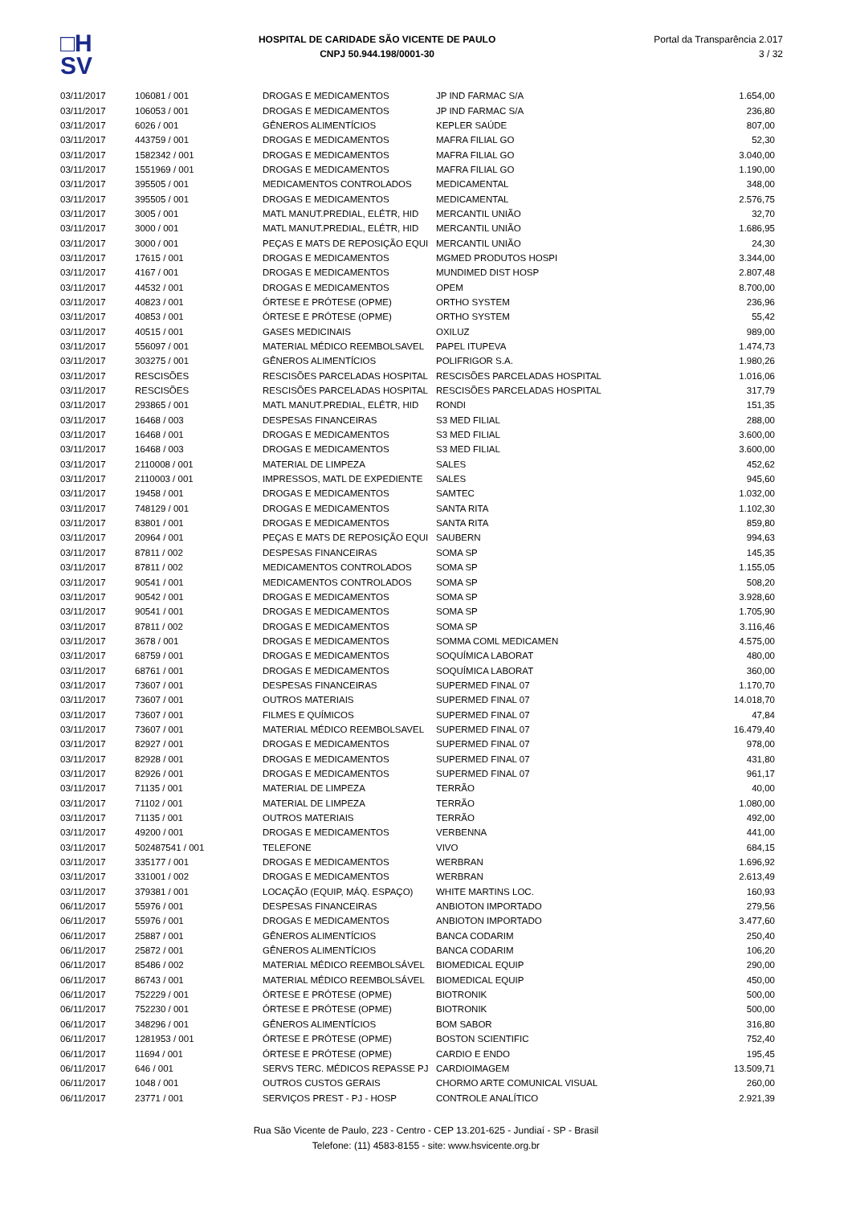□H
SV
HOSPITAL DE CARIDADE SÃO VICENTE DE PAULO
CNPJ 50.944.198/0001-30
Portal da Transparência 2.017
3 / 32
| 03/11/2017 | 106081 / 001 | DROGAS E MEDICAMENTOS | JP IND FARMAC S/A | 1.654,00 |
| 03/11/2017 | 106053 / 001 | DROGAS E MEDICAMENTOS | JP IND FARMAC S/A | 236,80 |
| 03/11/2017 | 6026 / 001 | GÊNEROS ALIMENTÍCIOS | KEPLER SAÚDE | 807,00 |
| 03/11/2017 | 443759 / 001 | DROGAS E MEDICAMENTOS | MAFRA FILIAL GO | 52,30 |
| 03/11/2017 | 1582342 / 001 | DROGAS E MEDICAMENTOS | MAFRA FILIAL GO | 3.040,00 |
| 03/11/2017 | 1551969 / 001 | DROGAS E MEDICAMENTOS | MAFRA FILIAL GO | 1.190,00 |
| 03/11/2017 | 395505 / 001 | MEDICAMENTOS CONTROLADOS | MEDICAMENTAL | 348,00 |
| 03/11/2017 | 395505 / 001 | DROGAS E MEDICAMENTOS | MEDICAMENTAL | 2.576,75 |
| 03/11/2017 | 3005 / 001 | MATL MANUT.PREDIAL, ELÉTR, HID | MERCANTIL UNIÃO | 32,70 |
| 03/11/2017 | 3000 / 001 | MATL MANUT.PREDIAL, ELÉTR, HID | MERCANTIL UNIÃO | 1.686,95 |
| 03/11/2017 | 3000 / 001 | PEÇAS E MATS DE REPOSIÇÃO EQUI | MERCANTIL UNIÃO | 24,30 |
| 03/11/2017 | 17615 / 001 | DROGAS E MEDICAMENTOS | MGMED PRODUTOS HOSPI | 3.344,00 |
| 03/11/2017 | 4167 / 001 | DROGAS E MEDICAMENTOS | MUNDIMED DIST HOSP | 2.807,48 |
| 03/11/2017 | 44532 / 001 | DROGAS E MEDICAMENTOS | OPEM | 8.700,00 |
| 03/11/2017 | 40823 / 001 | ÓRTESE E PRÓTESE (OPME) | ORTHO SYSTEM | 236,96 |
| 03/11/2017 | 40853 / 001 | ÓRTESE E PRÓTESE (OPME) | ORTHO SYSTEM | 55,42 |
| 03/11/2017 | 40515 / 001 | GASES MEDICINAIS | OXILUZ | 989,00 |
| 03/11/2017 | 556097 / 001 | MATERIAL MÉDICO REEMBOLSAVEL | PAPEL ITUPEVA | 1.474,73 |
| 03/11/2017 | 303275 / 001 | GÊNEROS ALIMENTÍCIOS | POLIFRIGOR S.A. | 1.980,26 |
| 03/11/2017 | RESCISÕES | RESCISÕES PARCELADAS HOSPITAL | RESCISÕES PARCELADAS HOSPITAL | 1.016,06 |
| 03/11/2017 | RESCISÕES | RESCISÕES PARCELADAS HOSPITAL | RESCISÕES PARCELADAS HOSPITAL | 317,79 |
| 03/11/2017 | 293865 / 001 | MATL MANUT.PREDIAL, ELÉTR, HID | RONDI | 151,35 |
| 03/11/2017 | 16468 / 003 | DESPESAS FINANCEIRAS | S3 MED FILIAL | 288,00 |
| 03/11/2017 | 16468 / 001 | DROGAS E MEDICAMENTOS | S3 MED FILIAL | 3.600,00 |
| 03/11/2017 | 16468 / 003 | DROGAS E MEDICAMENTOS | S3 MED FILIAL | 3.600,00 |
| 03/11/2017 | 2110008 / 001 | MATERIAL DE LIMPEZA | SALES | 452,62 |
| 03/11/2017 | 2110003 / 001 | IMPRESSOS, MATL DE EXPEDIENTE | SALES | 945,60 |
| 03/11/2017 | 19458 / 001 | DROGAS E MEDICAMENTOS | SAMTEC | 1.032,00 |
| 03/11/2017 | 748129 / 001 | DROGAS E MEDICAMENTOS | SANTA RITA | 1.102,30 |
| 03/11/2017 | 83801 / 001 | DROGAS E MEDICAMENTOS | SANTA RITA | 859,80 |
| 03/11/2017 | 20964 / 001 | PEÇAS E MATS DE REPOSIÇÃO EQUI | SAUBERN | 994,63 |
| 03/11/2017 | 87811 / 002 | DESPESAS FINANCEIRAS | SOMA SP | 145,35 |
| 03/11/2017 | 87811 / 002 | MEDICAMENTOS CONTROLADOS | SOMA SP | 1.155,05 |
| 03/11/2017 | 90541 / 001 | MEDICAMENTOS CONTROLADOS | SOMA SP | 508,20 |
| 03/11/2017 | 90542 / 001 | DROGAS E MEDICAMENTOS | SOMA SP | 3.928,60 |
| 03/11/2017 | 90541 / 001 | DROGAS E MEDICAMENTOS | SOMA SP | 1.705,90 |
| 03/11/2017 | 87811 / 002 | DROGAS E MEDICAMENTOS | SOMA SP | 3.116,46 |
| 03/11/2017 | 3678 / 001 | DROGAS E MEDICAMENTOS | SOMMA COML MEDICAMEN | 4.575,00 |
| 03/11/2017 | 68759 / 001 | DROGAS E MEDICAMENTOS | SOQUÍMICA LABORAT | 480,00 |
| 03/11/2017 | 68761 / 001 | DROGAS E MEDICAMENTOS | SOQUÍMICA LABORAT | 360,00 |
| 03/11/2017 | 73607 / 001 | DESPESAS FINANCEIRAS | SUPERMED FINAL 07 | 1.170,70 |
| 03/11/2017 | 73607 / 001 | OUTROS MATERIAIS | SUPERMED FINAL 07 | 14.018,70 |
| 03/11/2017 | 73607 / 001 | FILMES E QUÍMICOS | SUPERMED FINAL 07 | 47,84 |
| 03/11/2017 | 73607 / 001 | MATERIAL MÉDICO REEMBOLSAVEL | SUPERMED FINAL 07 | 16.479,40 |
| 03/11/2017 | 82927 / 001 | DROGAS E MEDICAMENTOS | SUPERMED FINAL 07 | 978,00 |
| 03/11/2017 | 82928 / 001 | DROGAS E MEDICAMENTOS | SUPERMED FINAL 07 | 431,80 |
| 03/11/2017 | 82926 / 001 | DROGAS E MEDICAMENTOS | SUPERMED FINAL 07 | 961,17 |
| 03/11/2017 | 71135 / 001 | MATERIAL DE LIMPEZA | TERRÃO | 40,00 |
| 03/11/2017 | 71102 / 001 | MATERIAL DE LIMPEZA | TERRÃO | 1.080,00 |
| 03/11/2017 | 71135 / 001 | OUTROS MATERIAIS | TERRÃO | 492,00 |
| 03/11/2017 | 49200 / 001 | DROGAS E MEDICAMENTOS | VERBENNA | 441,00 |
| 03/11/2017 | 502487541 / 001 | TELEFONE | VIVO | 684,15 |
| 03/11/2017 | 335177 / 001 | DROGAS E MEDICAMENTOS | WERBRAN | 1.696,92 |
| 03/11/2017 | 331001 / 002 | DROGAS E MEDICAMENTOS | WERBRAN | 2.613,49 |
| 03/11/2017 | 379381 / 001 | LOCAÇÃO (EQUIP, MÁQ. ESPAÇO) | WHITE MARTINS LOC. | 160,93 |
| 06/11/2017 | 55976 / 001 | DESPESAS FINANCEIRAS | ANBIOTON IMPORTADO | 279,56 |
| 06/11/2017 | 55976 / 001 | DROGAS E MEDICAMENTOS | ANBIOTON IMPORTADO | 3.477,60 |
| 06/11/2017 | 25887 / 001 | GÊNEROS ALIMENTÍCIOS | BANCA CODARIM | 250,40 |
| 06/11/2017 | 25872 / 001 | GÊNEROS ALIMENTÍCIOS | BANCA CODARIM | 106,20 |
| 06/11/2017 | 85486 / 002 | MATERIAL MÉDICO REEMBOLSÁVEL | BIOMEDICAL EQUIP | 290,00 |
| 06/11/2017 | 86743 / 001 | MATERIAL MÉDICO REEMBOLSÁVEL | BIOMEDICAL EQUIP | 450,00 |
| 06/11/2017 | 752229 / 001 | ÓRTESE E PRÓTESE (OPME) | BIOTRONIK | 500,00 |
| 06/11/2017 | 752230 / 001 | ÓRTESE E PRÓTESE (OPME) | BIOTRONIK | 500,00 |
| 06/11/2017 | 348296 / 001 | GÊNEROS ALIMENTÍCIOS | BOM SABOR | 316,80 |
| 06/11/2017 | 1281953 / 001 | ÓRTESE E PRÓTESE (OPME) | BOSTON SCIENTIFIC | 752,40 |
| 06/11/2017 | 11694 / 001 | ÓRTESE E PRÓTESE (OPME) | CARDIO E ENDO | 195,45 |
| 06/11/2017 | 646 / 001 | SERVS TERC. MÉDICOS REPASSE PJ | CARDIOIMAGEM | 13.509,71 |
| 06/11/2017 | 1048 / 001 | OUTROS CUSTOS GERAIS | CHORMO ARTE COMUNICAL VISUAL | 260,00 |
| 06/11/2017 | 23771 / 001 | SERVIÇOS PREST - PJ - HOSP | CONTROLE ANALÍTICO | 2.921,39 |
Rua São Vicente de Paulo, 223 - Centro - CEP 13.201-625 - Jundiaí - SP - Brasil
Telefone: (11) 4583-8155 - site: www.hsvicente.org.br